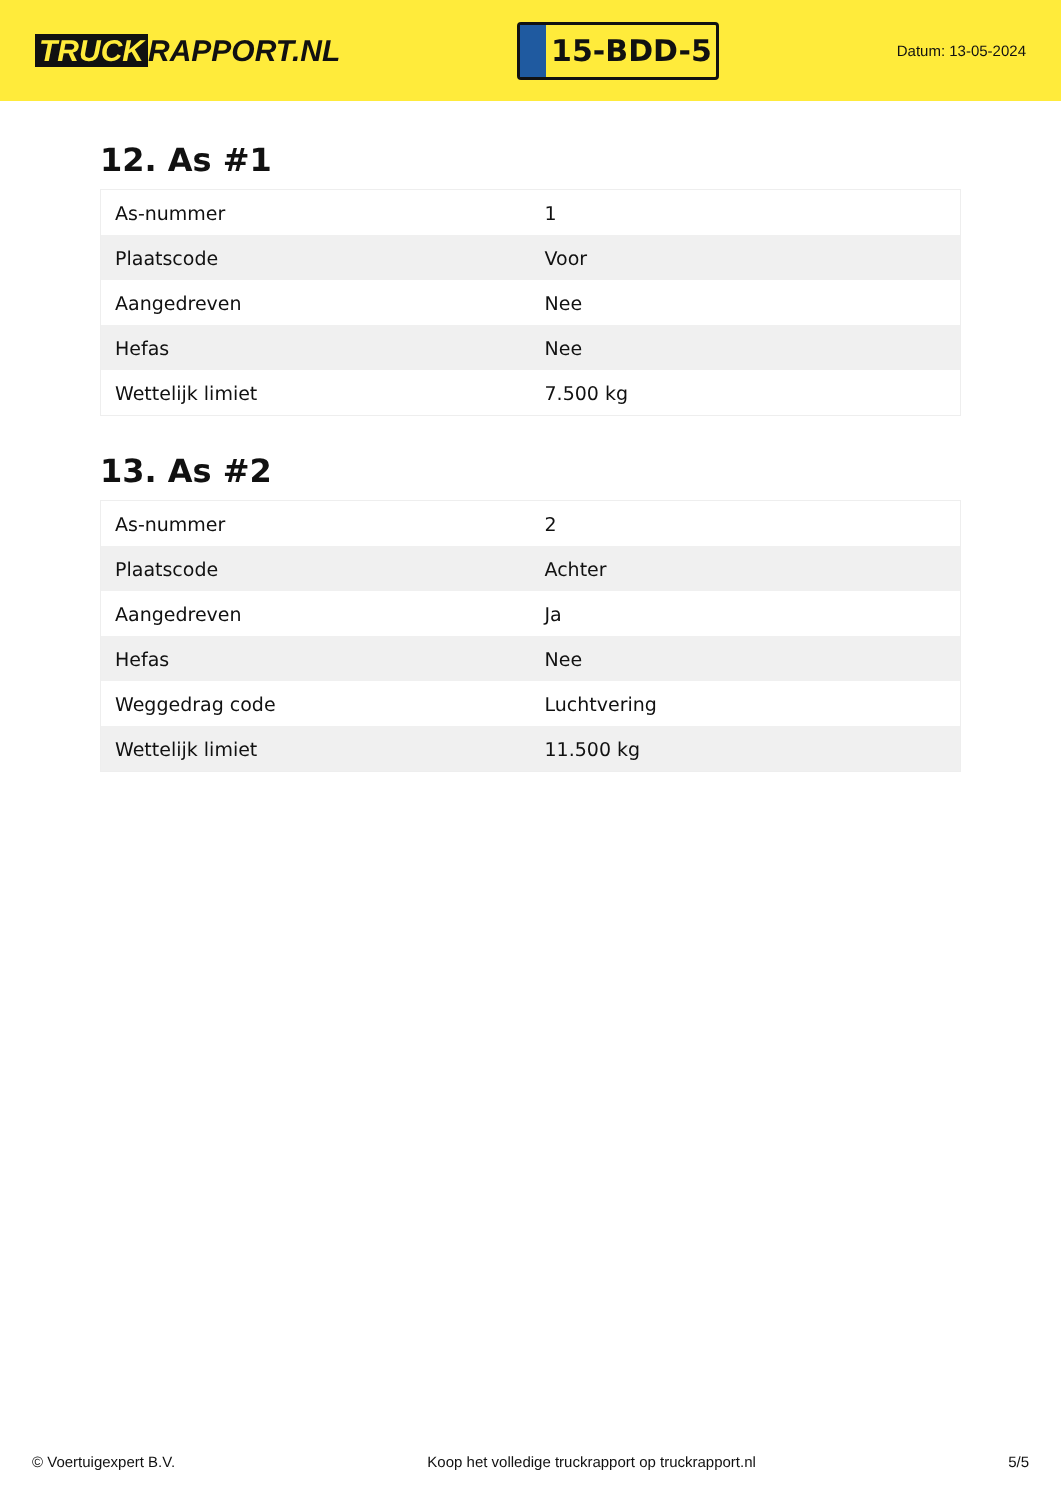TRUCK RAPPORT.NL
15-BDD-5
Datum: 13-05-2024
12. As #1
| As-nummer | 1 |
| Plaatscode | Voor |
| Aangedreven | Nee |
| Hefas | Nee |
| Wettelijk limiet | 7.500 kg |
13. As #2
| As-nummer | 2 |
| Plaatscode | Achter |
| Aangedreven | Ja |
| Hefas | Nee |
| Weggedrag code | Luchtvering |
| Wettelijk limiet | 11.500 kg |
© Voertuigexpert B.V. Koop het volledige truckrapport op truckrapport.nl 5/5